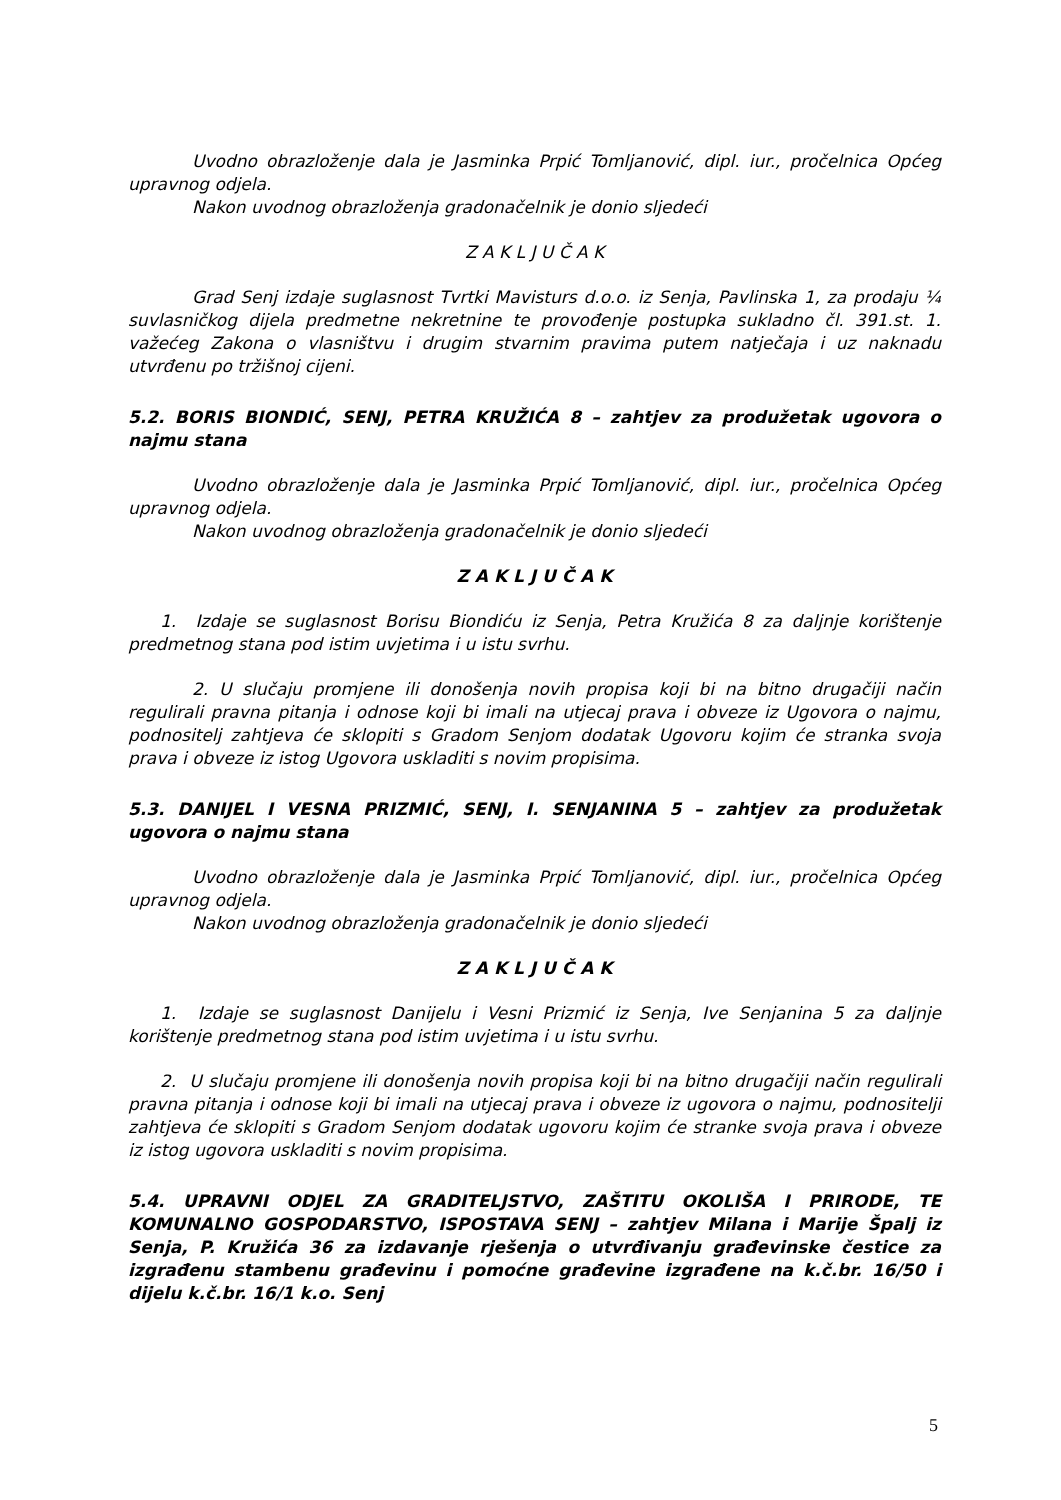Uvodno obrazloženje dala je Jasminka Prpić Tomljanović, dipl. iur., pročelnica Općeg upravnog odjela.
Nakon uvodnog obrazloženja gradonačelnik je donio sljedeći
Z A K L J U Č A K
Grad Senj izdaje suglasnost Tvrtki Mavisturs d.o.o. iz Senja, Pavlinska 1, za prodaju ¼ suvlasničkog dijela predmetne nekretnine te provođenje postupka sukladno čl. 391.st. 1. važećeg Zakona o vlasništvu i drugim stvarnim pravima putem natječaja i uz naknadu utvrđenu po tržišnoj cijeni.
5.2. BORIS BIONDIĆ, SENJ, PETRA KRUŽIĆA 8 – zahtjev za produžetak ugovora o najmu stana
Uvodno obrazloženje dala je Jasminka Prpić Tomljanović, dipl. iur., pročelnica Općeg upravnog odjela.
Nakon uvodnog obrazloženja gradonačelnik je donio sljedeći
Z A K L J U Č A K
1. Izdaje se suglasnost Borisu Biondiću iz Senja, Petra Kružića 8 za daljnje korištenje predmetnog stana pod istim uvjetima i u istu svrhu.
2. U slučaju promjene ili donošenja novih propisa koji bi na bitno drugačiji način regulirali pravna pitanja i odnose koji bi imali na utjecaj prava i obveze iz Ugovora o najmu, podnositelj zahtjeva će sklopiti s Gradom Senjom dodatak Ugovoru kojim će stranka svoja prava i obveze iz istog Ugovora uskladiti s novim propisima.
5.3. DANIJEL I VESNA PRIZMIĆ, SENJ, I. SENJANINA 5 – zahtjev za produžetak ugovora o najmu stana
Uvodno obrazloženje dala je Jasminka Prpić Tomljanović, dipl. iur., pročelnica Općeg upravnog odjela.
Nakon uvodnog obrazloženja gradonačelnik je donio sljedeći
Z A K L J U Č A K
1. Izdaje se suglasnost Danijelu i Vesni Prizmić iz Senja, Ive Senjanina 5 za daljnje korištenje predmetnog stana pod istim uvjetima i u istu svrhu.
2. U slučaju promjene ili donošenja novih propisa koji bi na bitno drugačiji način regulirali pravna pitanja i odnose koji bi imali na utjecaj prava i obveze iz ugovora o najmu, podnositelji zahtjeva će sklopiti s Gradom Senjom dodatak ugovoru kojim će stranke svoja prava i obveze iz istog ugovora uskladiti s novim propisima.
5.4. UPRAVNI ODJEL ZA GRADITELJSTVO, ZAŠTITU OKOLIŠA I PRIRODE, TE KOMUNALNO GOSPODARSTVO, ISPOSTAVA SENJ – zahtjev Milana i Marije Špalj iz Senja, P. Kružića 36 za izdavanje rješenja o utvrđivanju građevinske čestice za izgrađenu stambenu građevinu i pomoćne građevine izgrađene na k.č.br. 16/50 i dijelu k.č.br. 16/1 k.o. Senj
5